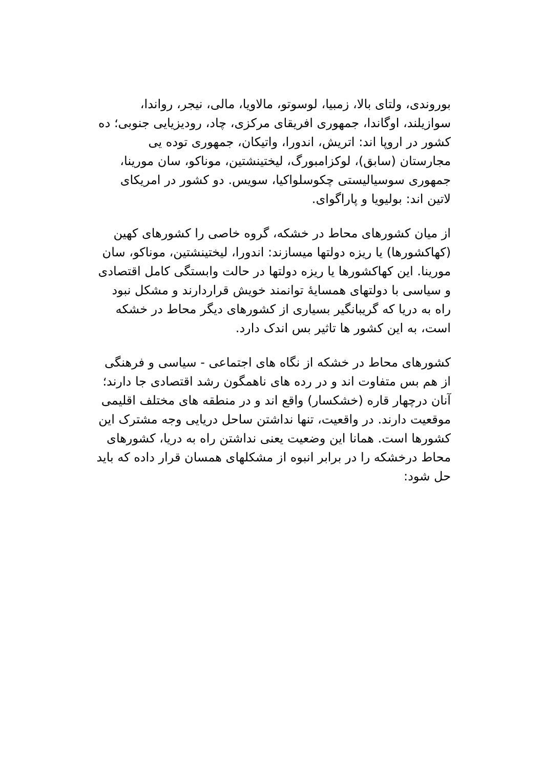بوروندی، ولتای بالا، زمبیا، لوسوتو، مالاویا، مالی، نیجر، رواندا، سوازیلند، اوگاندا، جمهوری افریقای مرکزی، چاد، رودیزیایی جنوبی؛ ده کشور در اروپا اند: اتریش، اندورا، واتیکان، جمهوری توده یی مجارستان (سابق)، لوکزامبورگ، لیختینشتین، موناکو، سان مورینا، جمهوری سوسیالیستی چکوسلواکیا، سویس. دو کشور در امریکای لاتین اند: بولیویا و پاراگوای.
از میان کشورهای محاط در خشکه، گروه خاصی را کشورهای کهین (کهاکشورها) یا ریزه دولتها میسازند: اندورا، لیختینشتین، موناکو، سان مورینا. این کهاکشورها یا ریزه دولتها در حالت وابستگی کامل اقتصادی و سیاسی با دولتهای همسایهٔ توانمند خویش قراردارند و مشکل نبود راه به دریا که گریبانگیر بسیاری از کشورهای دیگر محاط در خشکه است، به این کشور ها تاثیر بس اندک دارد.
کشورهای محاط در خشکه از نگاه های اجتماعی - سیاسی و فرهنگی از هم بس متفاوت اند و در رده های ناهمگون رشد اقتصادی جا دارند؛ آنان درچهار قاره (خشکسار) واقع اند و در منطقه های مختلف اقلیمی موقعیت دارند. در واقعیت، تنها نداشتن ساحل دریایی وجه مشترک این کشورها است. همانا این وضعیت یعنی نداشتن راه به دریا، کشورهای محاط درخشکه را در برابر انبوه از مشکلهای همسان قرار داده که باید حل شود: